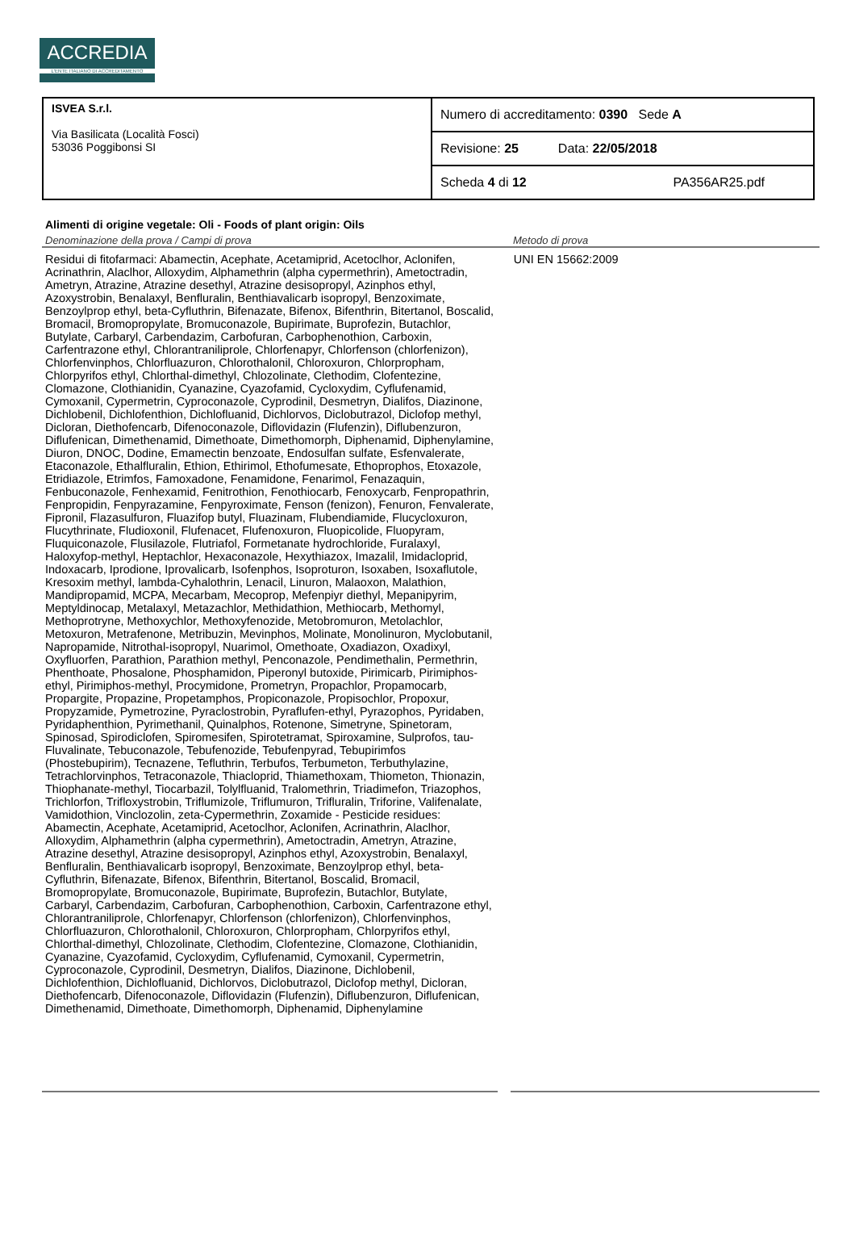ACCREDIA
L'ENTE ITALIANO DI ACCREDITAMENTO
| ISVEA S.r.l. Via Basilicata (Località Fosci) 53036 Poggibonsi SI | Numero di accreditamento: 0390 Sede A |
| | Revisione: 25 Data: 22/05/2018 |
| | Scheda 4 di 12 PA356AR25.pdf |
Alimenti di origine vegetale: Oli - Foods of plant origin: Oils
Denominazione della prova / Campi di prova Metodo di prova
Residui di fitofarmaci: Abamectin, Acephate, Acetamiprid, Acetoclhor, Aclonifen, Acrinathrin, Alaclhor, Alloxydim, Alphamethrin (alpha cypermethrin), Ametoctradin, Ametryn, Atrazine, Atrazine desethyl, Atrazine desisopropyl, Azinphos ethyl, Azoxystrobin, Benalaxyl, Benfluralin, Benthiavalicarb isopropyl, Benzoximate, Benzoylprop ethyl, beta-Cyfluthrin, Bifenazate, Bifenox, Bifenthrin, Bitertanol, Boscalid, Bromacil, Bromopropylate, Bromuconazole, Bupirimate, Buprofezin, Butachlor, Butylate, Carbaryl, Carbendazim, Carbofuran, Carbophenothion, Carboxin, Carfentrazone ethyl, Chlorantraniliprole, Chlorfenapyr, Chlorfenson (chlorfenizon), Chlorfenvinphos, Chlorfluazuron, Chlorothalonil, Chloroxuron, Chlorpropham, Chlorpyrifos ethyl, Chlorthal-dimethyl, Chlozolinate, Clethodim, Clofentezine, Clomazone, Clothianidin, Cyanazine, Cyazofamid, Cycloxydim, Cyflufenamid, Cymoxanil, Cypermetrin, Cyproconazole, Cyprodinil, Desmetryn, Dialifos, Diazinone, Dichlobenil, Dichlofenthion, Dichlofluanid, Dichlorvos, Diclobutrazol, Diclofop methyl, Dicloran, Diethofencarb, Difenoconazole, Diflovidazin (Flufenzin), Diflubenzuron, Diflufenican, Dimethenamid, Dimethoate, Dimethomorph, Diphenamid, Diphenylamine, Diuron, DNOC, Dodine, Emamectin benzoate, Endosulfan sulfate, Esfenvalerate, Etaconazole, Ethalfluralin, Ethion, Ethirimol, Ethofumesate, Ethoprophos, Etoxazole, Etridiazole, Etrimfos, Famoxadone, Fenamidone, Fenarimol, Fenazaquin, Fenbuconazole, Fenhexamid, Fenitrothion, Fenothiocarb, Fenoxycarb, Fenpropathrin, Fenpropidin, Fenpyrazamine, Fenpyroximate, Fenson (fenizon), Fenuron, Fenvalerate, Fipronil, Flazasulfuron, Fluazifop butyl, Fluazinam, Flubendiamide, Flucycloxuron, Flucythrinate, Fludioxonil, Flufenacet, Flufenoxuron, Fluopicolide, Fluopyram, Fluquiconazole, Flusilazole, Flutriafol, Formetanate hydrochloride, Furalaxyl, Haloxyfop-methyl, Heptachlor, Hexaconazole, Hexythiazox, Imazalil, Imidacloprid, Indoxacarb, Iprodione, Iprovalicarb, Isofenphos, Isoproturon, Isoxaben, Isoxaflutole, Kresoxim methyl, lambda-Cyhalothrin, Lenacil, Linuron, Malaoxon, Malathion, Mandipropamid, MCPA, Mecarbam, Mecoprop, Mefenpiyr diethyl, Mepanipyrim, Meptyldinocap, Metalaxyl, Metazachlor, Methidathion, Methiocarb, Methomyl, Methoprotryne, Methoxychlor, Methoxyfenozide, Metobromuron, Metolachlor, Metoxuron, Metrafenone, Metribuzin, Mevinphos, Molinate, Monolinuron, Myclobutanil, Napropamide, Nitrothal-isopropyl, Nuarimol, Omethoate, Oxadiazon, Oxadixyl, Oxyfluorfen, Parathion, Parathion methyl, Penconazole, Pendimethalin, Permethrin, Phenthoate, Phosalone, Phosphamidon, Piperonyl butoxide, Pirimicarb, Pirimiphos-ethyl, Pirimiphos-methyl, Procymidone, Prometryn, Propachlor, Propamocarb, Propargite, Propazine, Propetamphos, Propiconazole, Propisochlor, Propoxur, Propyzamide, Pymetrozine, Pyraclostrobin, Pyraflufen-ethyl, Pyrazophos, Pyridaben, Pyridaphenthion, Pyrimethanil, Quinalphos, Rotenone, Simetryne, Spinetoram, Spinosad, Spirodiclofen, Spiromesifen, Spirotetramat, Spiroxamine, Sulprofos, tau-Fluvalinate, Tebuconazole, Tebufenozide, Tebufenpyrad, Tebupirimfos (Phostebupirim), Tecnazene, Tefluthrin, Terbufos, Terbumeton, Terbuthylazine, Tetrachlorvinphos, Tetraconazole, Thiacloprid, Thiamethoxam, Thiometon, Thionazin, Thiophanate-methyl, Tiocarbazil, Tolylfluanid, Tralomethrin, Triadimefon, Triazophos, Trichlorfon, Trifloxystrobin, Triflumizole, Triflumuron, Trifluralin, Triforine, Valifenalate, Vamidothion, Vinclozolin, zeta-Cypermethrin, Zoxamide - Pesticide residues: Abamectin, Acephate, Acetamiprid, Acetoclhor, Aclonifen, Acrinathrin, Alaclhor, Alloxydim, Alphamethrin (alpha cypermethrin), Ametoctradin, Ametryn, Atrazine, Atrazine desethyl, Atrazine desisopropyl, Azinphos ethyl, Azoxystrobin, Benalaxyl, Benfluralin, Benthiavalicarb isopropyl, Benzoximate, Benzoylprop ethyl, beta-Cyfluthrin, Bifenazate, Bifenox, Bifenthrin, Bitertanol, Boscalid, Bromacil, Bromopropylate, Bromuconazole, Bupirimate, Buprofezin, Butachlor, Butylate, Carbaryl, Carbendazim, Carbofuran, Carbophenothion, Carboxin, Carfentrazone ethyl, Chlorantraniliprole, Chlorfenapyr, Chlorfenson (chlorfenizon), Chlorfenvinphos, Chlorfluazuron, Chlorothalonil, Chloroxuron, Chlorpropham, Chlorpyrifos ethyl, Chlorthal-dimethyl, Chlozolinate, Clethodim, Clofentezine, Clomazone, Clothianidin, Cyanazine, Cyazofamid, Cycloxydim, Cyflufenamid, Cymoxanil, Cypermetrin, Cyproconazole, Cyprodinil, Desmetryn, Dialifos, Diazinone, Dichlobenil, Dichlofenthion, Dichlofluanid, Dichlorvos, Diclobutrazol, Diclofop methyl, Dicloran, Diethofencarb, Difenoconazole, Diflovidazin (Flufenzin), Diflubenzuron, Diflufenican, Dimethenamid, Dimethoate, Dimethomorph, Diphenamid, Diphenylamine
UNI EN 15662:2009